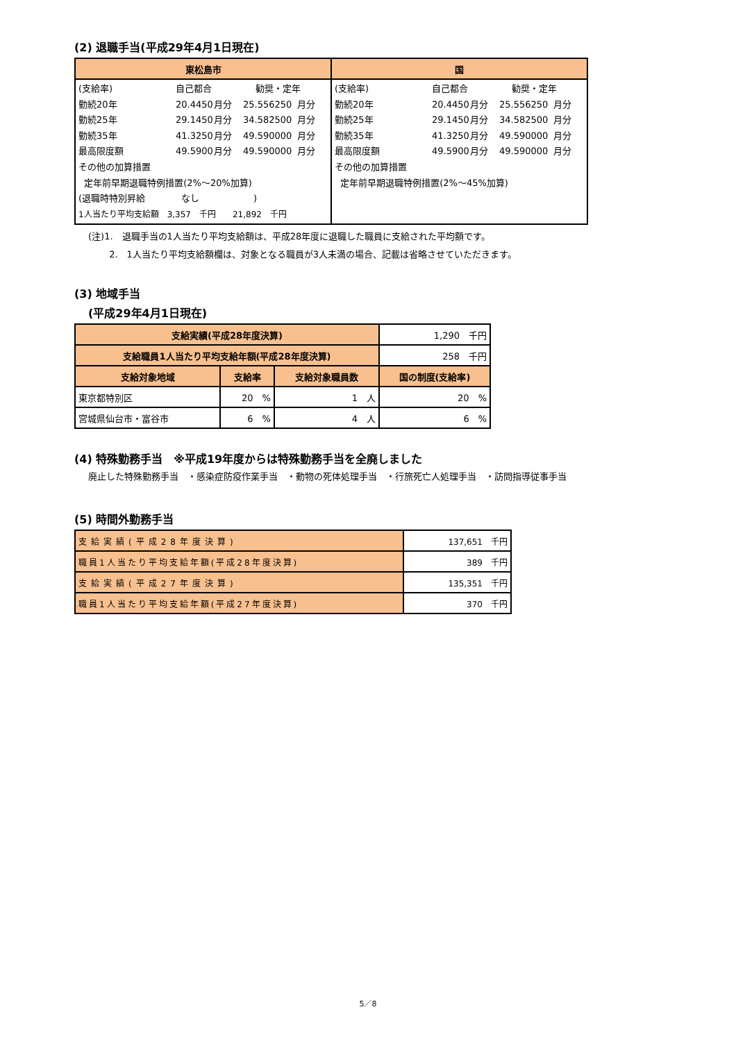(2) 退職手当(平成29年4月1日現在)
| 東松島市 | 国 |
| --- | --- |
| (支給率) 自己都合 勧奨・定年 勤続20年 20.4450 月分 25.556250 月分 勤続25年 29.1450 月分 34.582500 月分 勤続35年 41.3250 月分 49.590000 月分 最高限度額 49.5900 月分 49.590000 月分 その他の加算措置 定年前早期退職特例措置(2%～20%加算) (退職時特別昇給 なし ) 1人当たり平均支給額 3,357 千円 21,892 千円 | (支給率) 自己都合 勧奨・定年 勤続20年 20.4450 月分 25.556250 月分 勤続25年 29.1450 月分 34.582500 月分 勤続35年 41.3250 月分 49.590000 月分 最高限度額 49.5900 月分 49.590000 月分 その他の加算措置 定年前早期退職特例措置(2%～45%加算) |
(注)1.　退職手当の1人当たり平均支給額は、平成28年度に退職した職員に支給された平均額です。
　　 2.　1人当たり平均支給額欄は、対象となる職員が3人未満の場合、記載は省略させていただきます。
(3) 地域手当
(平成29年4月1日現在)
| 支給実績(平成28年度決算) | | | 1,290 千円 |
| 支給職員1人当たり平均支給年額(平成28年度決算) | | | 258 千円 |
| 支給対象地域 | 支給率 | 支給対象職員数 | 国の制度(支給率) |
| 東京都特別区 | 20 % | 1 人 | 20 % |
| 宮城県仙台市・富谷市 | 6 % | 4 人 | 6 % |
(4) 特殊勤務手当　※平成19年度からは特殊勤務手当を全廃しました
廃止した特殊勤務手当　・感染症防疫作業手当　・動物の死体処理手当　・行旅死亡人処理手当　・訪問指導従事手当
(5) 時間外勤務手当
| 支給実績(平成28年度決算) | 137,651 千円 |
| 職員1人当たり平均支給年額(平成28年度決算) | 389 千円 |
| 支給実績(平成27年度決算) | 135,351 千円 |
| 職員1人当たり平均支給年額(平成27年度決算) | 370 千円 |
5／8